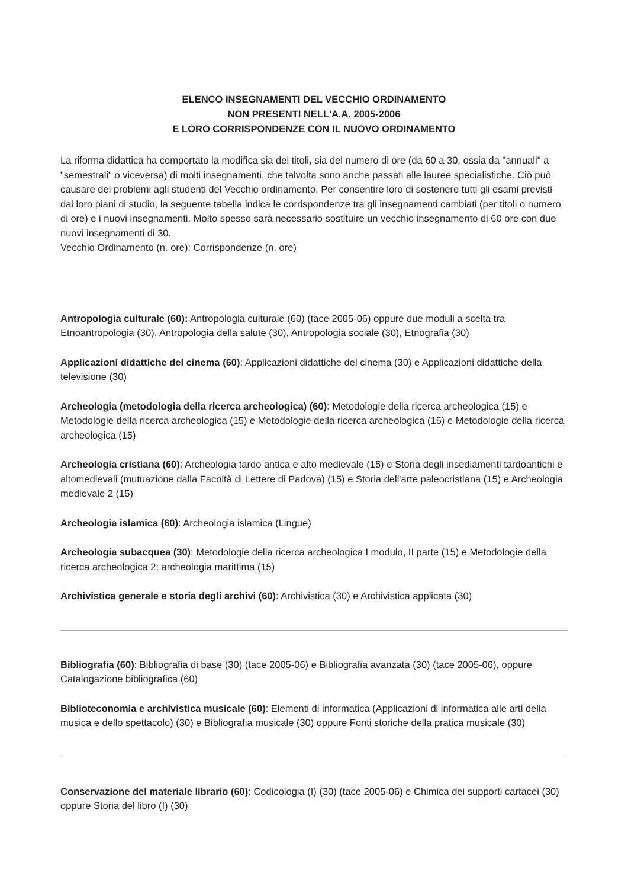ELENCO INSEGNAMENTI DEL VECCHIO ORDINAMENTO
NON PRESENTI NELL'A.A. 2005-2006
E LORO CORRISPONDENZE CON IL NUOVO ORDINAMENTO
La riforma didattica ha comportato la modifica sia dei titoli, sia del numero di ore (da 60 a 30, ossia da "annuali" a "semestrali" o viceversa) di molti insegnamenti, che talvolta sono anche passati alle lauree specialistiche. Ciò può causare dei problemi agli studenti del Vecchio ordinamento. Per consentire loro di sostenere tutti gli esami previsti dai loro piani di studio, la seguente tabella indica le corrispondenze tra gli insegnamenti cambiati (per titoli o numero di ore) e i nuovi insegnamenti. Molto spesso sarà necessario sostituire un vecchio insegnamento di 60 ore con due nuovi insegnamenti di 30.
Vecchio Ordinamento (n. ore): Corrispondenze (n. ore)
Antropologia culturale (60): Antropologia culturale (60) (tace 2005-06) oppure due moduli a scelta tra Etnoantropologia (30), Antropologia della salute (30), Antropologia sociale (30), Etnografia (30)
Applicazioni didattiche del cinema (60): Applicazioni didattiche del cinema (30) e Applicazioni didattiche della televisione (30)
Archeologia (metodologia della ricerca archeologica) (60): Metodologie della ricerca archeologica (15) e Metodologie della ricerca archeologica (15) e Metodologie della ricerca archeologica (15) e Metodologie della ricerca archeologica (15)
Archeologia cristiana (60): Archeologia tardo antica e alto medievale (15) e Storia degli insediamenti tardoantichi e altomedievali (mutuazione dalla Facoltà di Lettere di Padova) (15) e Storia dell'arte paleocristiana (15) e Archeologia medievale 2 (15)
Archeologia islamica (60): Archeologia islamica (Lingue)
Archeologia subacquea (30): Metodologie della ricerca archeologica I modulo, II parte (15) e Metodologie della ricerca archeologica 2: archeologia marittima (15)
Archivistica generale e storia degli archivi (60): Archivistica (30) e Archivistica applicata (30)
Bibliografia (60): Bibliografia di base (30) (tace 2005-06) e Bibliografia avanzata (30) (tace 2005-06), oppure Catalogazione bibliografica (60)
Biblioteconomia e archivistica musicale (60): Elementi di informatica (Applicazioni di informatica alle arti della musica e dello spettacolo) (30) e Bibliografia musicale (30) oppure Fonti storiche della pratica musicale (30)
Conservazione del materiale librario (60): Codicologia (I) (30) (tace 2005-06) e Chimica dei supporti cartacei (30) oppure Storia del libro (I) (30)